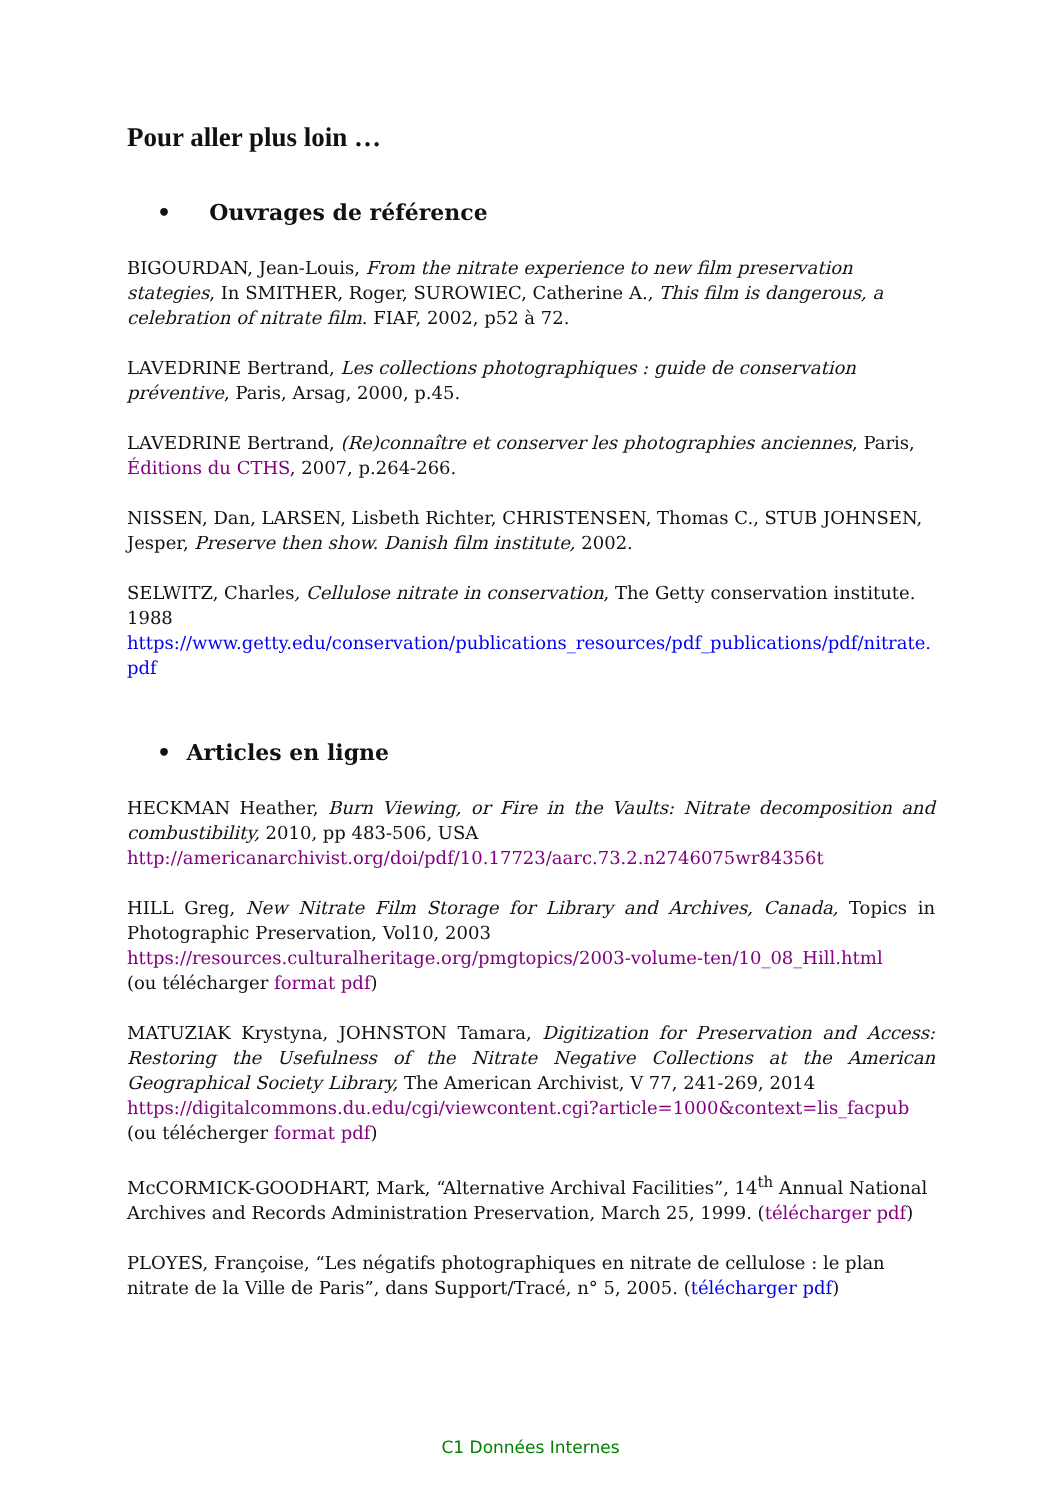Pour aller plus loin …
• Ouvrages de référence
BIGOURDAN, Jean-Louis, From the nitrate experience to new film preservation stategies, In SMITHER, Roger, SUROWIEC, Catherine A., This film is dangerous, a celebration of nitrate film. FIAF, 2002, p52 à 72.
LAVEDRINE Bertrand, Les collections photographiques : guide de conservation préventive, Paris, Arsag, 2000, p.45.
LAVEDRINE Bertrand, (Re)connaître et conserver les photographies anciennes, Paris, Éditions du CTHS, 2007, p.264-266.
NISSEN, Dan, LARSEN, Lisbeth Richter, CHRISTENSEN, Thomas C., STUB JOHNSEN, Jesper, Preserve then show. Danish film institute, 2002.
SELWITZ, Charles, Cellulose nitrate in conservation, The Getty conservation institute. 1988
https://www.getty.edu/conservation/publications_resources/pdf_publications/pdf/nitrate.pdf
• Articles en ligne
HECKMAN Heather, Burn Viewing, or Fire in the Vaults: Nitrate decomposition and combustibility, 2010, pp 483-506, USA
http://americanarchivist.org/doi/pdf/10.17723/aarc.73.2.n2746075wr84356t
HILL Greg, New Nitrate Film Storage for Library and Archives, Canada, Topics in Photographic Preservation, Vol10, 2003
https://resources.culturalheritage.org/pmgtopics/2003-volume-ten/10_08_Hill.html
(ou télécharger format pdf)
MATUZIAK Krystyna, JOHNSTON Tamara, Digitization for Preservation and Access: Restoring the Usefulness of the Nitrate Negative Collections at the American Geographical Society Library, The American Archivist, V 77, 241-269, 2014
https://digitalcommons.du.edu/cgi/viewcontent.cgi?article=1000&context=lis_facpub
(ou télécherger format pdf)
McCORMICK-GOODHART, Mark, “Alternative Archival Facilities”, 14<sup>th</sup> Annual National Archives and Records Administration Preservation, March 25, 1999. (télécharger pdf)
PLOYES, Françoise, “Les négatifs photographiques en nitrate de cellulose : le plan nitrate de la Ville de Paris”, dans Support/Tracé, n° 5, 2005. (télécharger pdf)
C1 Données Internes